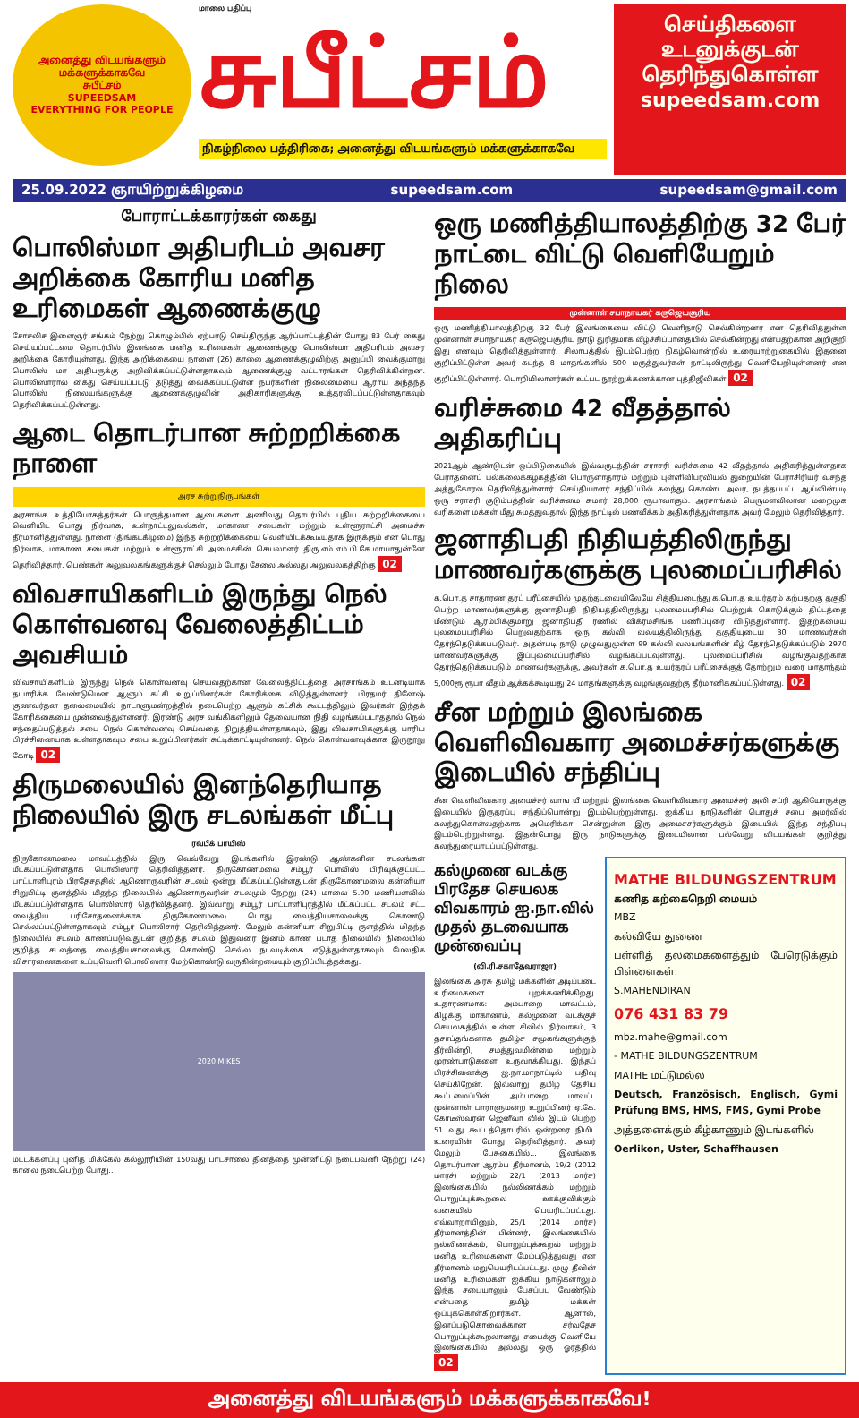அனைத்து விடயங்களும் மக்களுக்காகவே
சுபீட்சம்
SUPEEDSAM
EVERYTHING FOR PEOPLE
மாலை பதிப்பு
சுபீட்சம்
நிகழ்நிலை பத்திரிகை; அனைத்து விடயங்களும் மக்களுக்காகவே
செய்திகளை
உடனுக்குடன்
தெரிந்துகொள்ள
supeedsam.com
25.09.2022 ஞாயிற்றுக்கிழமை supeedsam.com supeedsam@gmail.com
போராட்டக்காரர்கள் கைது
பொலிஸ்மா அதிபரிடம் அவசர அறிக்கை கோரிய மனித உரிமைகள் ஆணைக்குழு
சோசலிச இளைஞர் சங்கம் நேற்று கொழும்பில் ஏற்பாடு செய்திருந்த ஆர்ப்பாட்டத்தின் போது 83 பேர் கைது செய்யப்பட்டமை தொடர்பில் இலங்கை மனித உரிமைகள் ஆணைக்குழு பொலிஸ்மா அதிபரிடம் அவசர அறிக்கை கோரியுள்ளது. இந்த அறிக்கையை நாளை (26) காலை ஆணைக்குழுவிற்கு அனுப்பி வைக்குமாறு பொலிஸ் மா அதிபருக்கு அறிவிக்கப்பட்டுள்ளதாகவும் ஆணைக்குழு வட்டாரங்கள் தெரிவிக்கின்றன. பொலிஸாரால் கைது செய்யப்பட்டு தடுத்து வைக்கப்பட்டுள்ள நபர்களின் நிலைமையை ஆராய அந்தந்த பொலிஸ் நிலையங்களுக்கு ஆணைக்குழுவின் அதிகாரிகளுக்கு உத்தரவிடப்பட்டுள்ளதாகவும் தெரிவிக்கப்பட்டுள்ளது.
ஆடை தொடர்பான சுற்றறிக்கை நாளை
அரச சுற்றுநிருபங்கள்
அரசாங்க உத்தியோகத்தர்கள் பொருத்தமான ஆடைகளை அணிவது தொடர்பில் புதிய சுற்றறிக்கையை வெளியிட பொது நிர்வாக, உள்நாட்டலுவல்கள், மாகாண சபைகள் மற்றும் உள்ளூராட்சி அமைச்சு தீர்மானித்துள்ளது. நாளை (திங்கட்கிழமை) இந்த சுற்றறிக்கையை வெளியிடக்கூடியதாக இருக்கும் என பொது நிர்வாக, மாகாண சபைகள் மற்றும் உள்ளூராட்சி அமைச்சின் செயலாளர் திரு.எம்.எம்.பி.கே.மாயாதுன்னே தெரிவித்தார். பெண்கள் அலுவலகங்களுக்குச் செல்லும் போது சேலை அல்லது அலுவலகத்திற்கு 02
விவசாயிகளிடம் இருந்து நெல் கொள்வனவு வேலைத்திட்டம் அவசியம்
விவசாயிகளிடம் இருந்து நெல் கொள்வனவு செய்வதற்கான வேலைத்திட்டத்தை அரசாங்கம் உடனடியாக தயாரிக்க வேண்டுமென ஆளும் கட்சி உறுப்பினர்கள் கோரிக்கை விடுத்துள்ளனர். பிரதமர் தினேஷ் குணவர்தன தலைமையில் நாடாளுமன்றத்தில் நடைபெற்ற ஆளும் கட்சிக் கூட்டத்திலும் இவர்கள் இந்தக் கோரிக்கையை முன்வைத்துள்ளனர். இரண்டு அரச வங்கிகளிலும் தேவையான நிதி வழங்கப்படாததால் நெல் சந்தைப்படுத்தல் சபை நெல் கொள்வனவு செய்வதை நிறுத்தியுள்ளதாகவும், இது விவசாயிகளுக்கு பாரிய பிரச்சினையாக உள்ளதாகவும் சபை உறுப்பினர்கள் சுட்டிக்காட்டியுள்ளனர். நெல் கொள்வனவுக்காக இருநூறு கோடி 02
திருமலையில் இனந்தெரியாத நிலையில் இரு சடலங்கள் மீட்பு
ரவ்பீக் பாயிஸ்
திருகோணமலை மாவட்டத்தில் இரு வெவ்வேறு இடங்களில் இரண்டு ஆண்களின் சடலங்கள் மீட்கப்பட்டுள்ளதாக பொலிஸார் தெரிவித்தனர். திருகோணமலை சம்பூர் பொலிஸ் பிரிவுக்குட்பட்ட பாட்டாளிபுரம் பிரதேசத்தில் ஆணொருவரின் சடலம் ஒன்று மீட்கப்பட்டுள்ளதுடன் திருகோணமலை கன்னியா சிறுபிட்டி குளத்தில் மிதந்த நிலையில் ஆணொருவரின் சடலமும் நேற்று (24) மாலை 5.00 மணியளவில் மீட்கப்பட்டுள்ளதாக பொலிஸார் தெரிவித்தனர். இவ்வாறு சம்பூர் பாட்டாளிபுரத்தில் மீட்கப்பட்ட சடலம் சட்ட வைத்திய பரிசோதனைக்காக திருகோணமலை பொது வைத்தியசாலைக்கு கொண்டு செல்லப்பட்டுள்ளதாகவும் சம்பூர் பொலிசார் தெரிவித்தனர். மேலும் கன்னியா சிறுபிட்டி குளத்தில் மிதந்த நிலையில் சடலம் காணப்படுவதுடன் குறித்த சடலம் இதுவரை இனம் காண படாத நிலையில் நிலையில் குறித்த சடலத்தை வைத்தியசாலைக்கு கொண்டு செல்ல நடவடிக்கை எடுத்துள்ளதாகவும் மேலதிக விசாரணைகளை உப்புவெளி பொலிஸார் மேற்கொண்டு வருகின்றமையும் குறிப்பிடத்தக்கது.
2020 MIKES
மட்டக்களப்பு புனித மிக்கேல் கல்லூரியின் 150வது பாடசாலை தினத்தை முன்னிட்டு நடைபவனி நேற்று (24) காலை நடைபெற்ற போது..
ஒரு மணித்தியாலத்திற்கு 32 பேர் நாட்டை விட்டு வெளியேறும் நிலை
முன்னாள் சபாநாயகர் கருஜெயசூரிய
ஒரு மணித்தியாலத்திற்கு 32 பேர் இலங்கையை விட்டு வெளிநாடு செல்கின்றனர் என தெரிவித்துள்ள முன்னாள் சபாநாயகர் கருஜெயசூரிய நாடு துரிதமாக வீழ்ச்சிப்பாதையில் செல்கின்றது என்பதற்கான அறிகுறி இது எனவும் தெரிவித்துள்ளார். சிலாபத்தில் இடம்பெற்ற நிகழ்வொன்றில் உரையாற்றுகையில் இதனை குறிப்பிட்டுள்ள அவர் கடந்த 8 மாதங்களில் 500 மருத்துவர்கள் நாட்டிலிருந்து வெளியேறியுள்ளனர் என குறிப்பிட்டுள்ளார். பொறியிலாளர்கள் உட்பட நூற்றுக்கணக்கான புத்திஜீவிகள் 02
வரிச்சுமை 42 வீதத்தால் அதிகரிப்பு
2021ஆம் ஆண்டுடன் ஒப்பிடுகையில் இவ்வருடத்தின் சராசரி வரிச்சுமை 42 வீதத்தால் அதிகரித்துள்ளதாக பேராதனைப் பல்கலைக்கழகத்தின் பொருளாதாரம் மற்றும் புள்ளிவிபரவியல் துறையின் பேராசிரியர் வசந்த அத்துகோரல தெரிவித்துள்ளார். செய்தியாளர் சந்திப்பில் கலந்து கொண்ட அவர், நடத்தப்பட்ட ஆய்வின்படி ஒரு சராசரி குடும்பத்தின் வரிச்சுமை சுமார் 28,000 ரூபாவாகும். அரசாங்கம் பெருமளவிலான மறைமுக வரிகளை மக்கள் மீது சுமத்துவதால் இந்த நாட்டில் பணவீக்கம் அதிகரித்துள்ளதாக அவர் மேலும் தெரிவித்தார்.
ஜனாதிபதி நிதியத்திலிருந்து மாணவர்களுக்கு புலமைப்பரிசில்
க.பொ.த சாதாரண தரப் பரீட்சையில் முதற்தடவையிலேயே சித்தியடைந்து க.பொ.த உயர்தரம் கற்பதற்கு தகுதி பெற்ற மாணவர்களுக்கு ஜனாதிபதி நிதியத்திலிருந்து புலமைப்பரிசில் பெற்றுக் கொடுக்கும் திட்டத்தை மீண்டும் ஆரம்பிக்குமாறு ஜனாதிபதி ரணில் விக்ரமசிங்க பணிப்புரை விடுத்துள்ளார். இதற்கமைய புலமைப்பரிசில் பெறுவதற்காக ஒரு கல்வி வலயத்திலிருந்து தகுதியுடைய 30 மாணவர்கள் தேர்ந்தெடுக்கப்படுவர். அதன்படி நாடு முழுவதுமுள்ள 99 கல்வி வலயங்களின் கீழ் தேர்ந்தெடுக்கப்படும் 2970 மாணவர்களுக்கு இப்புலமைப்பரிசில் வழங்கப்படவுள்ளது. புலமைப்பரிசில் வழங்குவதற்காக தேர்ந்தெடுக்கப்படும் மாணவர்களுக்கு, அவர்கள் க.பொ.த உயர்தரப் பரீட்சைக்குத் தோற்றும் வரை மாதாந்தம் 5,000ரூ ரூபா வீதம் ஆக்கக்கூடியது 24 மாதங்களுக்கு வழங்குவதற்கு தீர்மானிக்கப்பட்டுள்ளது. 02
சீன மற்றும் இலங்கை வெளிவிவகார அமைச்சர்களுக்கு இடையில் சந்திப்பு
சீன வெளிவிவகார அமைச்சர் வாங் யீ மற்றும் இலங்கை வெளிவிவகார அமைச்சர் அலி சப்ரி ஆகியோருக்கு இடையில் இருதரப்பு சந்திப்பொன்று இடம்பெற்றுள்ளது. ஐக்கிய நாடுகளின் பொதுச் சபை அமர்வில் கலந்துகொள்வதற்காக அமெரிக்கா சென்றுள்ள இரு அமைச்சர்களுக்கும் இடையில் இந்த சந்திப்பு இடம்பெற்றுள்ளது. இதன்போது இரு நாடுகளுக்கு இடையிலான பல்வேறு விடயங்கள் குறித்து கலந்துரையாடப்பட்டுள்ளது.
கல்முனை வடக்கு பிரதேச செயலக விவகாரம் ஐ.நா.வில் முதல் தடவையாக முன்வைப்பு
(வி.ரி.சகாதேவராஜா)
இலங்கை அரசு தமிழ் மக்களின் அடிப்படை உரிமைகளை புறக்கணிக்கிறது. உதாரணமாக: அம்பாறை மாவட்டம், கிழக்கு மாகாணம், கல்முனை வடக்குச் செயலகத்தில் உள்ள சிவில் நிர்வாகம், 3 தசாப்தங்களாக தமிழ்ச் சமூகங்களுக்குத் தீர்வின்றி, சமத்துவமின்மை மற்றும் முரண்பாடுகளை உருவாக்கியது. இந்தப் பிரச்சினைக்கு ஐ.நா.மாநாட்டில் பதிவு செய்கிறேன். இவ்வாறு தமிழ் தேசிய கூட்டமைப்பின் அம்பாறை மாவட்ட முன்னாள் பாராளுமன்ற உறுப்பினர் ஏ.கே. கோடீஸ்வரன் ஜெனீவா வில் இடம் பெற்ற 51 வது கூட்டத்தொடரில் ஒன்றரை நிமிட உரையின் போது தெரிவித்தார். அவர் மேலும் பேசுகையில்... இலங்கை தொடர்பான ஆரம்ப தீர்மானம், 19/2 (2012 மார்ச்) மற்றும் 22/1 (2013 மார்ச்) இலங்கையில் நல்லிணக்கம் மற்றும் பொறுப்புக்கூறலை ஊக்குவிக்கும் வகையில் பெயரிடப்பட்டது. எவ்வாறாயினும், 25/1 (2014 மார்ச்) தீர்மானத்தின் பின்னர், இலங்கையில் நல்லிணக்கம், பொறுப்புக்கூறல் மற்றும் மனித உரிமைகளை மேம்படுத்துவது என தீர்மானம் மறுபெயரிடப்பட்டது. முழு தீவின் மனித உரிமைகள் ஐக்கிய நாடுகளாலும் இந்த சபையாலும் பேசப்பட வேண்டும் என்பதை தமிழ் மக்கள் ஒப்புக்கொள்கிறார்கள். ஆனால், இனப்படுகொலைக்கான சர்வதேச பொறுப்புக்கூறலானது சபைக்கு வெளியே இலங்கையில் அல்லது ஒரு ஓரத்தில் 02
MATHE BILDUNGSZENTRUM
கணித கற்கைநெறி மையம்
MBZ
கல்வியே துணை
பள்ளித் தலமைகளைத்தும் பேரெடுக்கும் பிள்ளைகள்.
S.MAHENDIRAN
076 431 83 79
mbz.mahe@gmail.com
- MATHE BILDUNGSZENTRUM
MATHE மட்டுமல்ல
Deutsch, Französisch, Englisch, Gymi Prüfung BMS, HMS, FMS, Gymi Probe
அத்தனைக்கும் கீழ்காணும் இடங்களில்
Oerlikon, Uster, Schaffhausen
அனைத்து விடயங்களும் மக்களுக்காகவே!